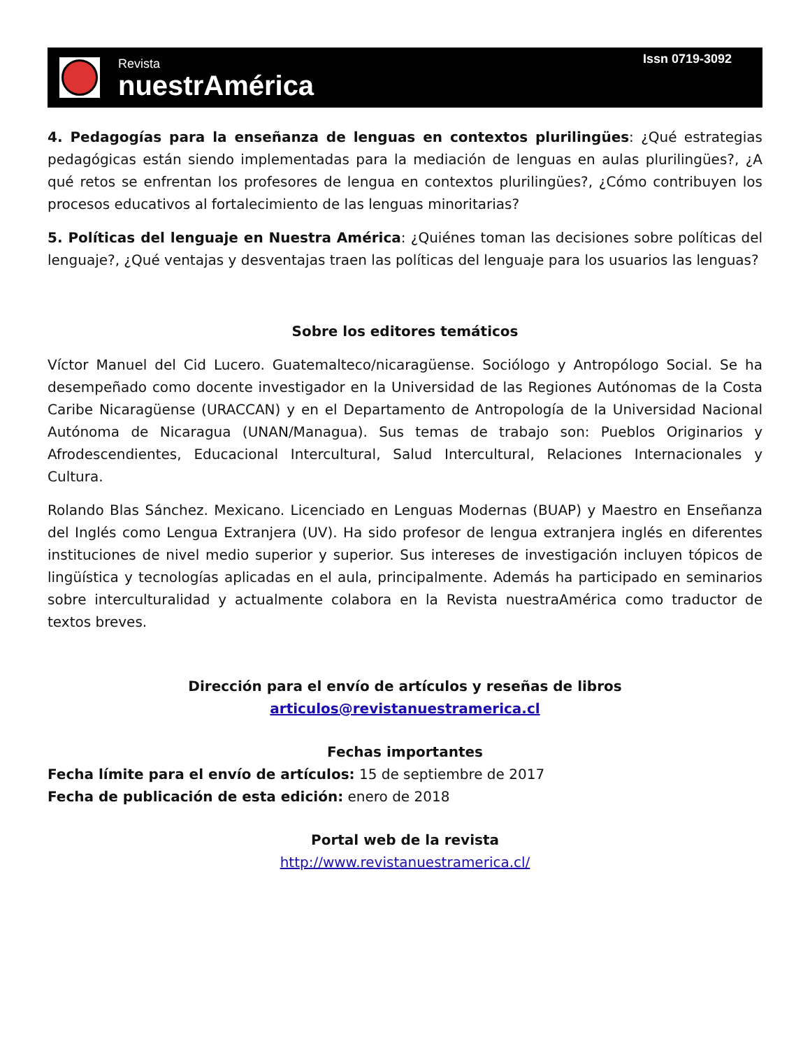Revista
nuestrAmérica
Issn 0719-3092
4. Pedagogías para la enseñanza de lenguas en contextos plurilingües: ¿Qué estrategias pedagógicas están siendo implementadas para la mediación de lenguas en aulas plurilingües?, ¿A qué retos se enfrentan los profesores de lengua en contextos plurilingües?, ¿Cómo contribuyen los procesos educativos al fortalecimiento de las lenguas minoritarias?
5. Políticas del lenguaje en Nuestra América: ¿Quiénes toman las decisiones sobre políticas del lenguaje?, ¿Qué ventajas y desventajas traen las políticas del lenguaje para los usuarios las lenguas?
Sobre los editores temáticos
Víctor Manuel del Cid Lucero. Guatemalteco/nicaragüense. Sociólogo y Antropólogo Social. Se ha desempeñado como docente investigador en la Universidad de las Regiones Autónomas de la Costa Caribe Nicaragüense (URACCAN) y en el Departamento de Antropología de la Universidad Nacional Autónoma de Nicaragua (UNAN/Managua). Sus temas de trabajo son: Pueblos Originarios y Afrodescendientes, Educacional Intercultural, Salud Intercultural, Relaciones Internacionales y Cultura.
Rolando Blas Sánchez. Mexicano. Licenciado en Lenguas Modernas (BUAP) y Maestro en Enseñanza del Inglés como Lengua Extranjera (UV). Ha sido profesor de lengua extranjera inglés en diferentes instituciones de nivel medio superior y superior. Sus intereses de investigación incluyen tópicos de lingüística y tecnologías aplicadas en el aula, principalmente. Además ha participado en seminarios sobre interculturalidad y actualmente colabora en la Revista nuestraAmérica como traductor de textos breves.
Dirección para el envío de artículos y reseñas de libros
articulos@revistanuestramerica.cl
Fechas importantes
Fecha límite para el envío de artículos: 15 de septiembre de 2017
Fecha de publicación de esta edición: enero de 2018
Portal web de la revista
http://www.revistanuestramerica.cl/